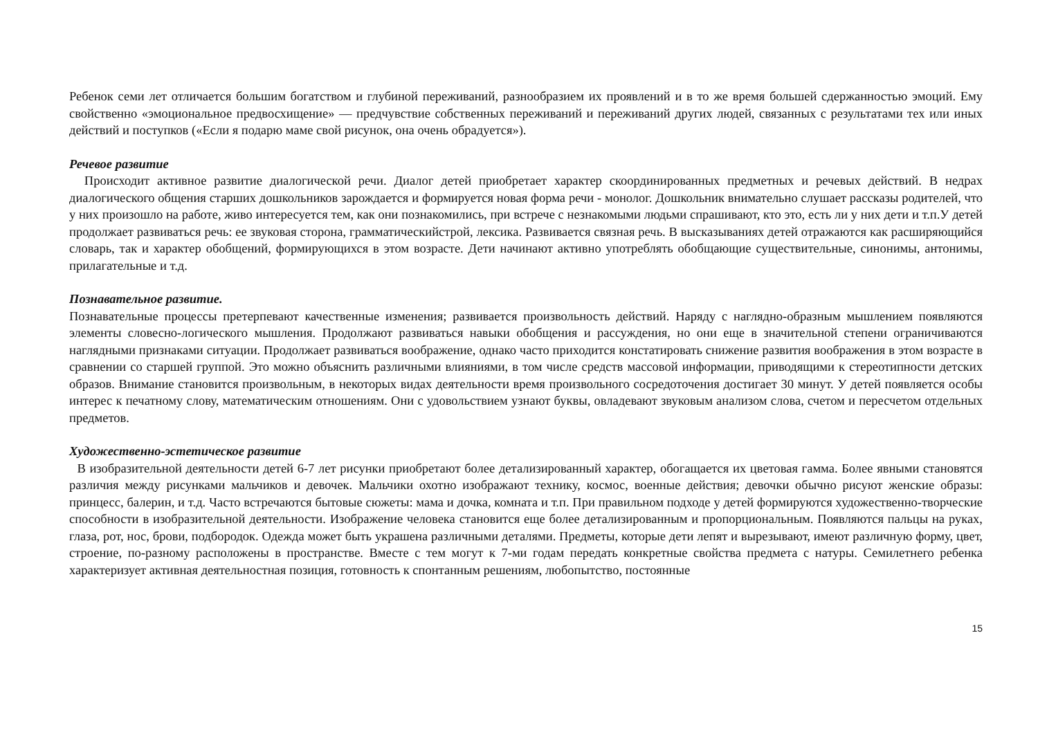Ребенок семи лет отличается большим богатством и глубиной переживаний, разнообразием их проявлений и в то же время большей сдержанностью эмоций. Ему свойственно «эмоциональное предвосхищение» — предчувствие собственных переживаний и переживаний других людей, связанных с результатами тех или иных действий и поступков («Если я подарю маме свой рисунок, она очень обрадуется»).
Речевое развитие
Происходит активное развитие диалогической речи. Диалог детей приобретает характер скоординированных предметных и речевых действий. В недрах диалогического общения старших дошкольников зарождается и формируется новая форма речи - монолог. Дошкольник внимательно слушает рассказы родителей, что у них произошло на работе, живо интересуется тем, как они познакомились, при встрече с незнакомыми людьми спрашивают, кто это, есть ли у них дети и т.п.У детей продолжает развиваться речь: ее звуковая сторона, грамматическийстрой, лексика. Развивается связная речь. В высказываниях детей отражаются как расширяющийся словарь, так и характер обобщений, формирующихся в этом возрасте. Дети начинают активно употреблять обобщающие существительные, синонимы, антонимы, прилагательные и т.д.
Познавательное развитие.
Познавательные процессы претерпевают качественные изменения; развивается произвольность действий. Наряду с наглядно-образным мышлением появляются элементы словесно-логического мышления. Продолжают развиваться навыки обобщения и рассуждения, но они еще в значительной степени ограничиваются наглядными признаками ситуации. Продолжает развиваться воображение, однако часто приходится констатировать снижение развития воображения в этом возрасте в сравнении со старшей группой. Это можно объяснить различными влияниями, в том числе средств массовой информации, приводящими к стереотипности детских образов. Внимание становится произвольным, в некоторых видах деятельности время произвольного сосредоточения достигает 30 минут. У детей появляется особы интерес к печатному слову, математическим отношениям. Они с удовольствием узнают буквы, овладевают звуковым анализом слова, счетом и пересчетом отдельных предметов.
Художественно-эстетическое развитие
В изобразительной деятельности детей 6-7 лет рисунки приобретают более детализированный характер, обогащается их цветовая гамма. Более явными становятся различия между рисунками мальчиков и девочек. Мальчики охотно изображают технику, космос, военные действия; девочки обычно рисуют женские образы: принцесс, балерин, и т.д. Часто встречаются бытовые сюжеты: мама и дочка, комната и т.п. При правильном подходе у детей формируются художественно-творческие способности в изобразительной деятельности. Изображение человека становится еще более детализированным и пропорциональным. Появляются пальцы на руках, глаза, рот, нос, брови, подбородок. Одежда может быть украшена различными деталями. Предметы, которые дети лепят и вырезывают, имеют различную форму, цвет, строение, по-разному расположены в пространстве. Вместе с тем могут к 7-ми годам передать конкретные свойства предмета с натуры. Семилетнего ребенка характеризует активная деятельностная позиция, готовность к спонтанным решениям, любопытство, постоянные
15